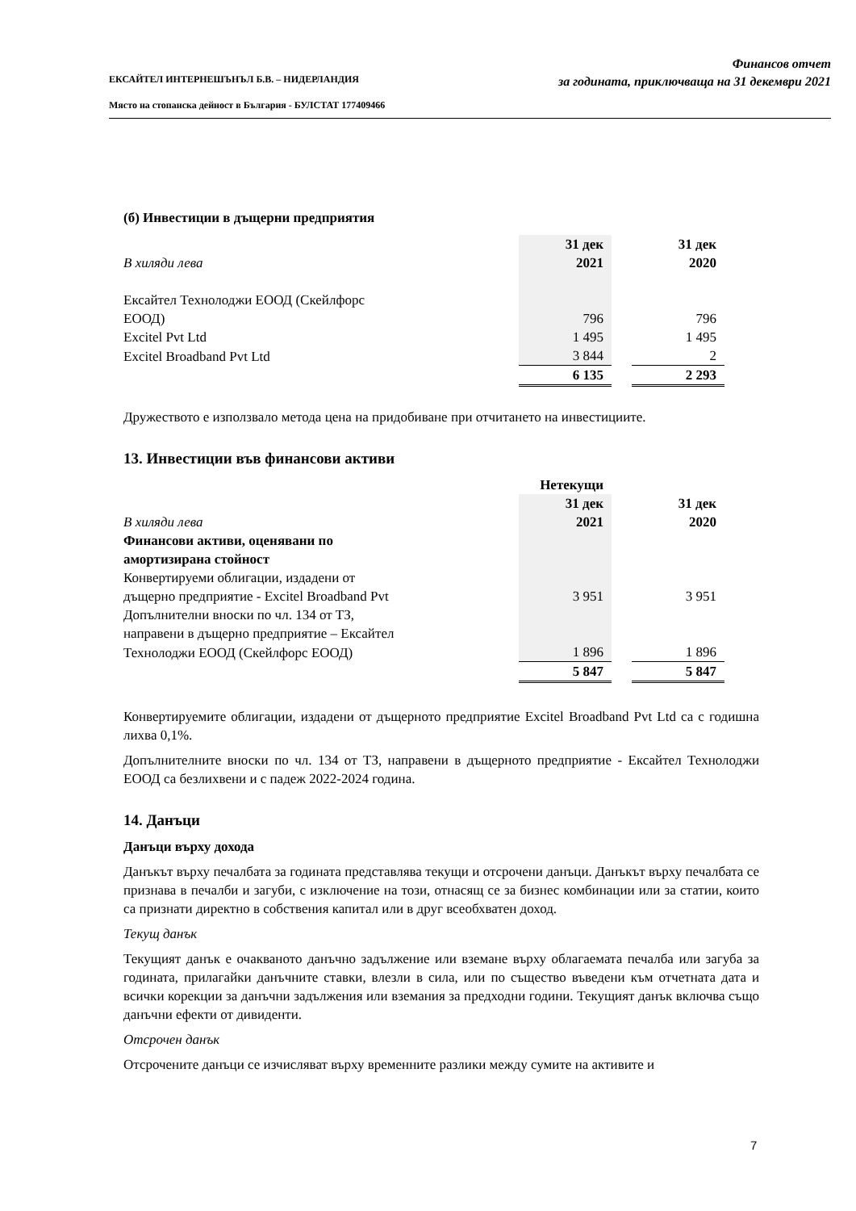ЕКСАЙТЕЛ ИНТЕРНЕШЪНЪЛ Б.В. – НИДЕРЛАНДИЯ
Място на стопанска дейност в България - БУЛСТАТ 177409466
Финансов отчет
за годината, приключваща на 31 декември 2021
(б) Инвестиции в дъщерни предприятия
| | 31 дек | | 31 дек |
| В хиляди лева | 2021 | | 2020 |
| Ексайтел Технолоджи ЕООД (Скейлфорс | | | |
| ЕООД) | 796 | | 796 |
| Excitel Pvt Ltd | 1 495 | | 1 495 |
| Excitel Broadband Pvt Ltd | 3 844 | | 2 |
| | 6 135 | | 2 293 |
Дружеството е използвало метода цена на придобиване при отчитането на инвестициите.
13. Инвестиции във финансови активи
| | Нетекущи | | |
| | 31 дек | | 31 дек |
| В хиляди лева | 2021 | | 2020 |
| Финансови активи, оценявани по | | | |
| амортизирана стойност | | | |
| Конвертируеми облигации, издадени от | | | |
| дъщерно предприятие - Excitel Broadband Pvt | 3 951 | | 3 951 |
| Допълнителни вноски по чл. 134 от ТЗ, | | | |
| направени в дъщерно предприятие – Ексайтел | | | |
| Технолоджи ЕООД (Скейлфорс ЕООД) | 1 896 | | 1 896 |
| | 5 847 | | 5 847 |
Конвертируемите облигации, издадени от дъщерното предприятие Excitel Broadband Pvt Ltd са с годишна лихва 0,1%.
Допълнителните вноски по чл. 134 от ТЗ, направени в дъщерното предприятие - Ексайтел Технолоджи ЕООД са безлихвени и с падеж 2022-2024 година.
14. Данъци
Данъци върху дохода
Данъкът върху печалбата за годината представлява текущи и отсрочени данъци. Данъкът върху печалбата се признава в печалби и загуби, с изключение на този, отнасящ се за бизнес комбинации или за статии, които са признати директно в собствения капитал или в друг всеобхватен доход.
Текущ данък
Текущият данък е очакваното данъчно задължение или вземане върху облагаемата печалба или загуба за годината, прилагайки данъчните ставки, влезли в сила, или по същество въведени към отчетната дата и всички корекции за данъчни задължения или вземания за предходни години. Текущият данък включва също данъчни ефекти от дивиденти.
Отсрочен данък
Отсрочените данъци се изчисляват върху временните разлики между сумите на активите и
7